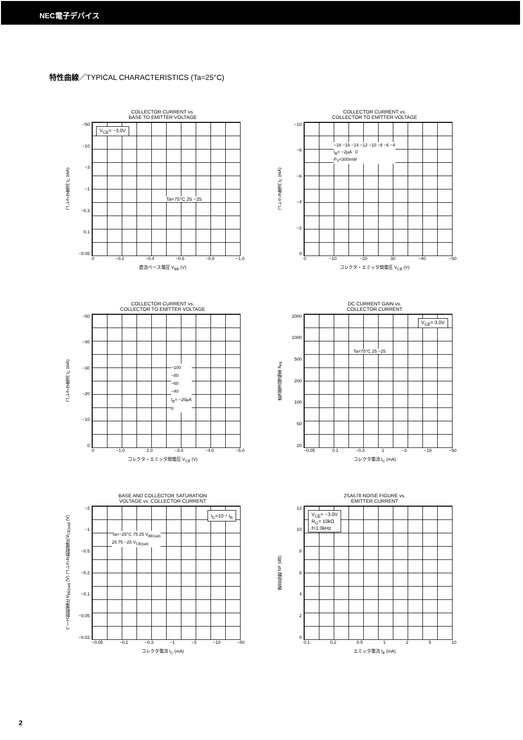NEC電子デバイス
特性曲線／TYPICAL CHARACTERISTICS (Ta=25°C)
COLLECTOR CURRENT vs.
BASE TO EMITTER VOLTAGE
コレクタ電流 I<sub>C</sub> (mA)
−50
−10
−3
−1
−0.3
0.1
−0.05
V<sub>CE</sub>= −3.0V
Ta=75°C 25 −25
0 −0.2 −0.4 −0.6 −0.8 −1.0
直流ベース電圧 V<sub>BE</sub> (V)
COLLECTOR CURRENT vs.
COLLECTOR TO EMITTER VOLTAGE
コレクタ電流 I<sub>C</sub> (mA)
−10
−8
−6
−4
−2
0
−18 −16 −14 −12 −10 −8 −6 −4
I<sub>B</sub>= −2μA 0
P<sub>T</sub>=300mW
0 −10 −20 30 −40 −50
コレクタ・エミッタ間電圧 V<sub>CE</sub> (V)
COLLECTOR CURRENT vs.
COLLECTOR TO EMITTER VOLTAGE
コレクタ電流 I<sub>C</sub> (mA)
−50
−40
−30
−20
−10
0
−100
−80
−60
−40
I<sub>B</sub>= −20μA
0
0 −1.0 2.0 −3.0 −4.0 −5.0
コレクタ・エミッタ間電圧 V<sub>CE</sub> (V)
DC CURRENT GAIN vs.
COLLECTOR CURRENT
直流電流増幅率 h<sub>FE</sub>
2000
1000
500
200
100
50
20
V<sub>CE</sub>= 3.0V
Ta=75°C 25 −25
−0.05 0.1 −0.3 1 −3 −10 −50
コレクタ電流 I<sub>C</sub> (mA)
BASE AND COLLECTOR SATURATION
VOLTAGE vs. COLLECTOR CURRENT
ベース飽和電圧 V<sub>BE(sat)</sub> (V) コレクタ飽和電圧 V<sub>CE(sat)</sub> (V)
−2
−1
−0.5
−0.2
−0.1
−0.05
−0.02
I<sub>C</sub>=10・I<sub>B</sub>
Ta=−25°C 75 25 V<sub>BE(sat)</sub>
25 75 −25 V<sub>CE(sat)</sub>
−0.05 −0.1 −0.3 −1 −3 −10 −50
コレクタ電流 I<sub>C</sub> (mA)
2SA578 NOISE FIGURE vs.
EMITTER CURRENT
雑音指数 NF (dB)
12
10
86420
V<sub>CE</sub>= −3.0V
R<sub>G</sub>= 10kΩ
f=1.0kHz
0.1 0.2 0.5 1 2 5 10
エミッタ電流 I<sub>E</sub> (mA)
2